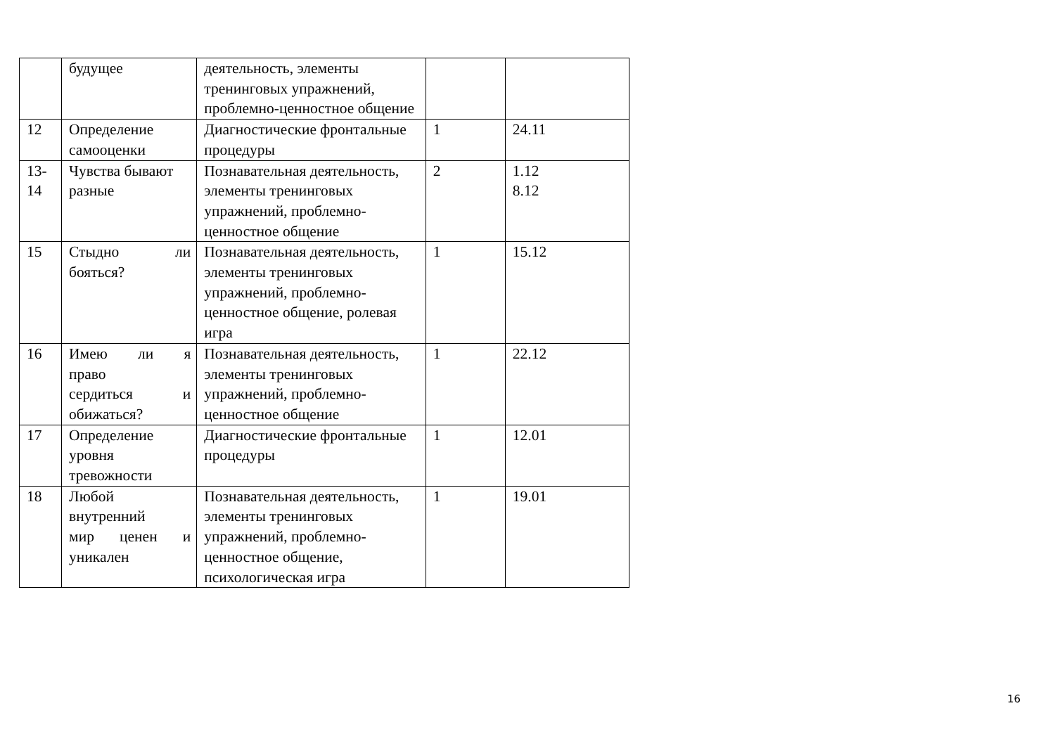| | будущее | деятельность, элементы тренинговых упражнений, проблемно-ценностное общение | | |
| 12 | Определение самооценки | Диагностические фронтальные процедуры | 1 | 24.11 |
| 13- 14 | Чувства бывают разные | Познавательная деятельность, элементы тренинговых упражнений, проблемно-ценностное общение | 2 | 1.12 8.12 |
| 15 | Стыдно ли бояться? | Познавательная деятельность, элементы тренинговых упражнений, проблемно-ценностное общение, ролевая игра | 1 | 15.12 |
| 16 | Имею ли я право сердиться и обижаться? | Познавательная деятельность, элементы тренинговых упражнений, проблемно-ценностное общение | 1 | 22.12 |
| 17 | Определение уровня тревожности | Диагностические фронтальные процедуры | 1 | 12.01 |
| 18 | Любой внутренний мир ценен и уникален | Познавательная деятельность, элементы тренинговых упражнений, проблемно-ценностное общение, психологическая игра | 1 | 19.01 |
16